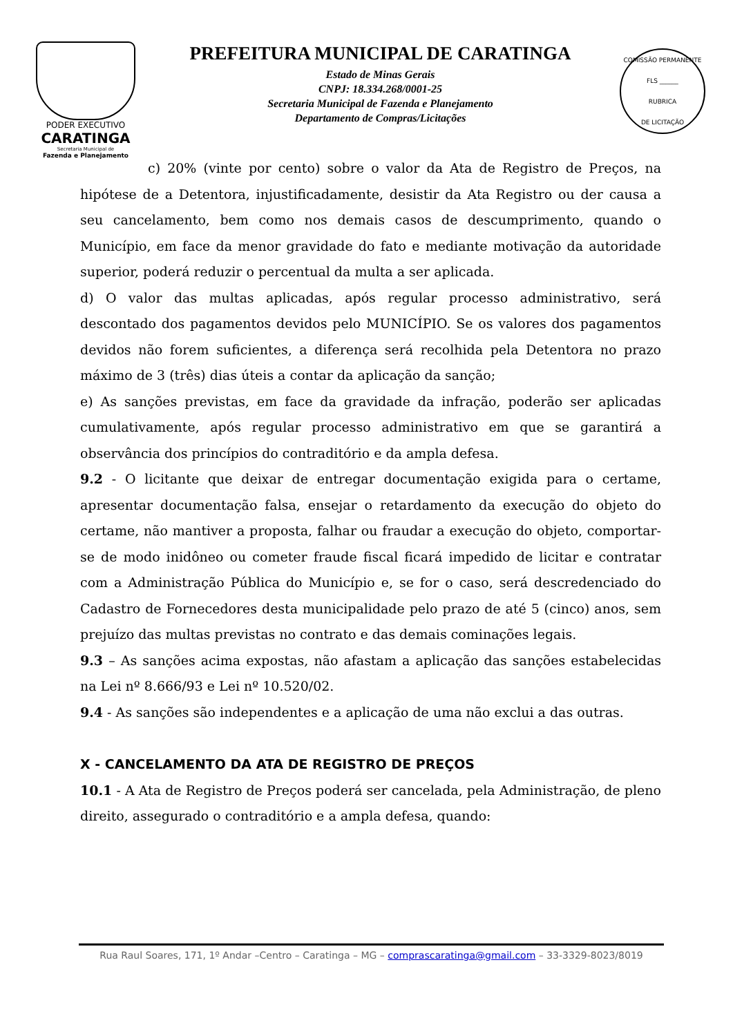PODER EXECUTIVO
CARATINGA
Secretaria Municipal de
Fazenda e Planejamento
PREFEITURA MUNICIPAL DE CARATINGA
Estado de Minas Gerais
CNPJ: 18.334.268/0001-25
Secretaria Municipal de Fazenda e Planejamento
Departamento de Compras/Licitações
COMISSÃO PERMANENTE
FLS ______
RUBRICA
DE LICITAÇÃO
c) 20% (vinte por cento) sobre o valor da Ata de Registro de Preços, na hipótese de a Detentora, injustificadamente, desistir da Ata Registro ou der causa a seu cancelamento, bem como nos demais casos de descumprimento, quando o Município, em face da menor gravidade do fato e mediante motivação da autoridade superior, poderá reduzir o percentual da multa a ser aplicada.
d) O valor das multas aplicadas, após regular processo administrativo, será descontado dos pagamentos devidos pelo MUNICÍPIO. Se os valores dos pagamentos devidos não forem suficientes, a diferença será recolhida pela Detentora no prazo máximo de 3 (três) dias úteis a contar da aplicação da sanção;
e) As sanções previstas, em face da gravidade da infração, poderão ser aplicadas cumulativamente, após regular processo administrativo em que se garantirá a observância dos princípios do contraditório e da ampla defesa.
9.2 - O licitante que deixar de entregar documentação exigida para o certame, apresentar documentação falsa, ensejar o retardamento da execução do objeto do certame, não mantiver a proposta, falhar ou fraudar a execução do objeto, comportar-se de modo inidôneo ou cometer fraude fiscal ficará impedido de licitar e contratar com a Administração Pública do Município e, se for o caso, será descredenciado do Cadastro de Fornecedores desta municipalidade pelo prazo de até 5 (cinco) anos, sem prejuízo das multas previstas no contrato e das demais cominações legais.
9.3 – As sanções acima expostas, não afastam a aplicação das sanções estabelecidas na Lei nº 8.666/93 e Lei nº 10.520/02.
9.4 - As sanções são independentes e a aplicação de uma não exclui a das outras.
X - CANCELAMENTO DA ATA DE REGISTRO DE PREÇOS
10.1 - A Ata de Registro de Preços poderá ser cancelada, pela Administração, de pleno direito, assegurado o contraditório e a ampla defesa, quando:
Rua Raul Soares, 171, 1º Andar –Centro – Caratinga – MG – comprascaratinga@gmail.com – 33-3329-8023/8019